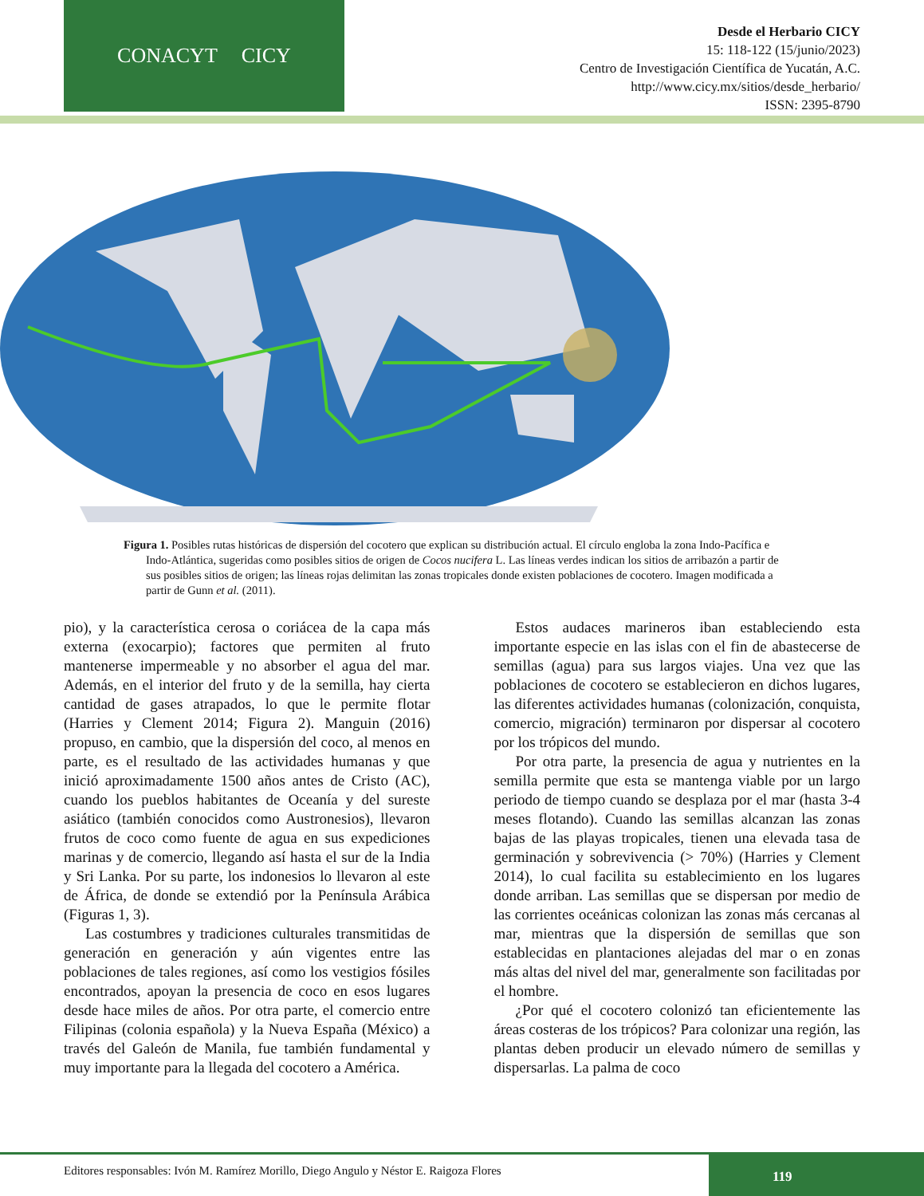CONACYT CICY
Desde el Herbario CICY
15: 118-122 (15/junio/2023)
Centro de Investigación Científica de Yucatán, A.C.
http://www.cicy.mx/sitios/desde_herbario/
ISSN: 2395-8790
Figura 1. Posibles rutas históricas de dispersión del cocotero que explican su distribución actual. El círculo engloba la zona Indo-Pacífica e Indo-Atlántica, sugeridas como posibles sitios de origen de Cocos nucifera L. Las líneas verdes indican los sitios de arribazón a partir de sus posibles sitios de origen; las líneas rojas delimitan las zonas tropicales donde existen poblaciones de cocotero. Imagen modificada a partir de Gunn et al. (2011).
pio), y la característica cerosa o coriácea de la capa más externa (exocarpio); factores que permiten al fruto mantenerse impermeable y no absorber el agua del mar. Además, en el interior del fruto y de la semilla, hay cierta cantidad de gases atrapados, lo que le permite flotar (Harries y Clement 2014; Figura 2). Manguin (2016) propuso, en cambio, que la dispersión del coco, al menos en parte, es el resultado de las actividades humanas y que inició aproximadamente 1500 años antes de Cristo (AC), cuando los pueblos habitantes de Oceanía y del sureste asiático (también conocidos como Austronesios), llevaron frutos de coco como fuente de agua en sus expediciones marinas y de comercio, llegando así hasta el sur de la India y Sri Lanka. Por su parte, los indonesios lo llevaron al este de África, de donde se extendió por la Península Arábica (Figuras 1, 3).
Las costumbres y tradiciones culturales transmitidas de generación en generación y aún vigentes entre las poblaciones de tales regiones, así como los vestigios fósiles encontrados, apoyan la presencia de coco en esos lugares desde hace miles de años. Por otra parte, el comercio entre Filipinas (colonia española) y la Nueva España (México) a través del Galeón de Manila, fue también fundamental y muy importante para la llegada del cocotero a América.
Estos audaces marineros iban estableciendo esta importante especie en las islas con el fin de abastecerse de semillas (agua) para sus largos viajes. Una vez que las poblaciones de cocotero se establecieron en dichos lugares, las diferentes actividades humanas (colonización, conquista, comercio, migración) terminaron por dispersar al cocotero por los trópicos del mundo.
Por otra parte, la presencia de agua y nutrientes en la semilla permite que esta se mantenga viable por un largo periodo de tiempo cuando se desplaza por el mar (hasta 3-4 meses flotando). Cuando las semillas alcanzan las zonas bajas de las playas tropicales, tienen una elevada tasa de germinación y sobrevivencia (> 70%) (Harries y Clement 2014), lo cual facilita su establecimiento en los lugares donde arriban. Las semillas que se dispersan por medio de las corrientes oceánicas colonizan las zonas más cercanas al mar, mientras que la dispersión de semillas que son establecidas en plantaciones alejadas del mar o en zonas más altas del nivel del mar, generalmente son facilitadas por el hombre.
¿Por qué el cocotero colonizó tan eficientemente las áreas costeras de los trópicos? Para colonizar una región, las plantas deben producir un elevado número de semillas y dispersarlas. La palma de coco
Editores responsables: Ivón M. Ramírez Morillo, Diego Angulo y Néstor E. Raigoza Flores
119